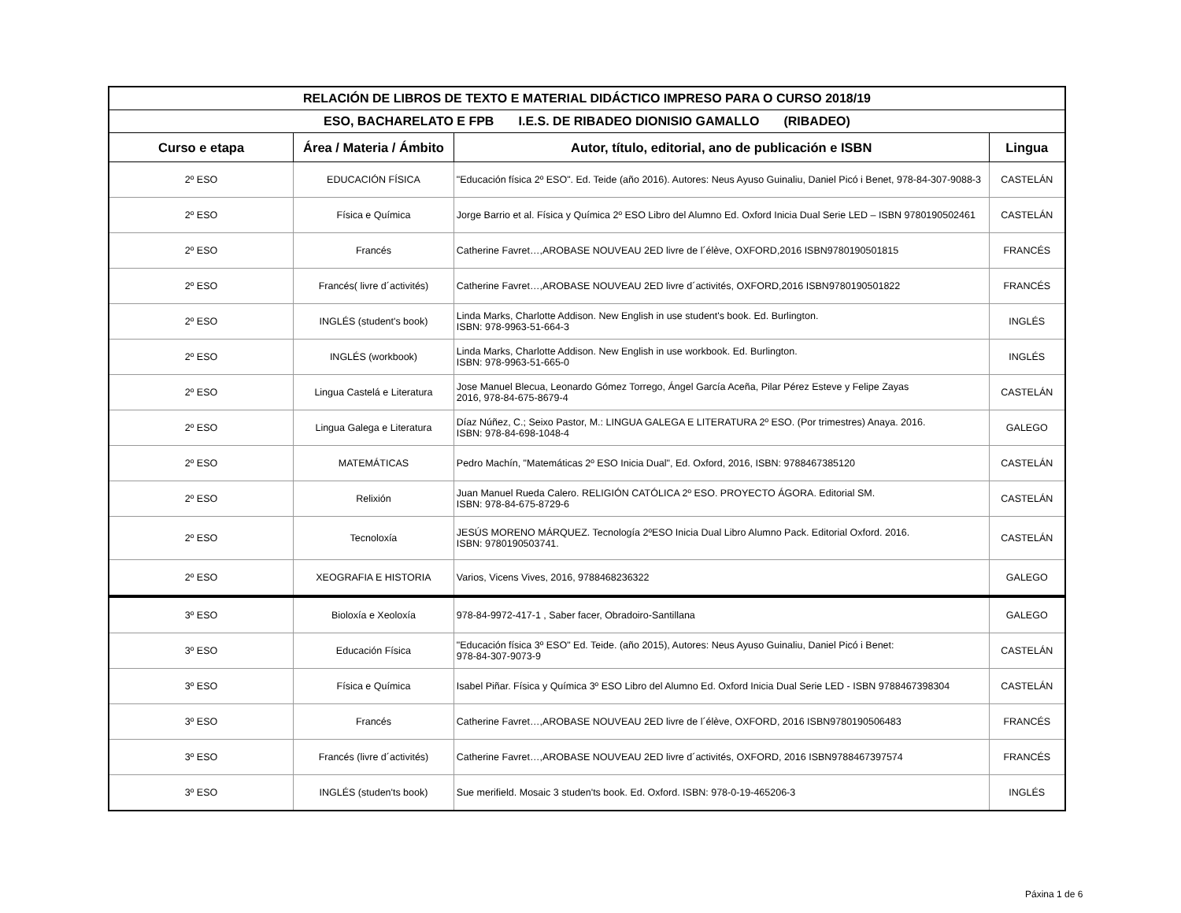| RELACIÓN DE LIBROS DE TEXTO E MATERIAL DIDÁCTICO IMPRESO PARA O CURSO 2018/19 | | | |
| --- | --- | --- | --- |
| ESO, BACHARELATO E FPB I.E.S. DE RIBADEO DIONISIO GAMALLO (RIBADEO) | | | |
| Curso e etapa | Área / Materia / Ámbito | Autor, título, editorial, ano de publicación e ISBN | Lingua |
| 2º ESO | EDUCACIÓN FÍSICA | "Educación física 2º ESO". Ed. Teide (año 2016). Autores: Neus Ayuso Guinaliu, Daniel Picó i Benet, 978-84-307-9088-3 | CASTELÁN |
| 2º ESO | Física e Química | Jorge Barrio et al. Física y Química 2º ESO Libro del Alumno Ed. Oxford Inicia Dual Serie LED – ISBN 9780190502461 | CASTELÁN |
| 2º ESO | Francés | Catherine Favret…,AROBASE NOUVEAU 2ED livre de l´élève, OXFORD,2016 ISBN9780190501815 | FRANCÉS |
| 2º ESO | Francés( livre d´activités) | Catherine Favret…,AROBASE NOUVEAU 2ED livre d´activités, OXFORD,2016 ISBN9780190501822 | FRANCÉS |
| 2º ESO | INGLÉS (student's book) | Linda Marks, Charlotte Addison. New English in use student's book. Ed. Burlington. ISBN: 978-9963-51-664-3 | INGLÉS |
| 2º ESO | INGLÉS (workbook) | Linda Marks, Charlotte Addison. New English in use workbook. Ed. Burlington. ISBN: 978-9963-51-665-0 | INGLÉS |
| 2º ESO | Lingua Castelá e Literatura | Jose Manuel Blecua, Leonardo Gómez Torrego, Ángel García Aceña, Pilar Pérez Esteve y Felipe Zayas 2016, 978-84-675-8679-4 | CASTELÁN |
| 2º ESO | Lingua Galega e Literatura | Díaz Núñez, C.; Seixo Pastor, M.: LINGUA GALEGA E LITERATURA 2º ESO. (Por trimestres) Anaya. 2016. ISBN: 978-84-698-1048-4 | GALEGO |
| 2º ESO | MATEMÁTICAS | Pedro Machín, "Matemáticas 2º ESO Inicia Dual", Ed. Oxford, 2016, ISBN: 9788467385120 | CASTELÁN |
| 2º ESO | Relixión | Juan Manuel Rueda Calero. RELIGIÓN CATÓLICA 2º ESO. PROYECTO ÁGORA. Editorial SM. ISBN: 978-84-675-8729-6 | CASTELÁN |
| 2º ESO | Tecnoloxía | JESÚS MORENO MÁRQUEZ. Tecnología 2ºESO Inicia Dual Libro Alumno Pack. Editorial Oxford. 2016. ISBN: 9780190503741. | CASTELÁN |
| 2º ESO | XEOGRAFIA E HISTORIA | Varios, Vicens Vives, 2016, 9788468236322 | GALEGO |
| 3º ESO | Bioloxía e Xeoloxía | 978-84-9972-417-1 , Saber facer, Obradoiro-Santillana | GALEGO |
| 3º ESO | Educación Física | "Educación física 3º ESO" Ed. Teide. (año 2015), Autores: Neus Ayuso Guinaliu, Daniel Picó i Benet: 978-84-307-9073-9 | CASTELÁN |
| 3º ESO | Física e Química | Isabel Piñar. Física y Química 3º ESO Libro del Alumno Ed. Oxford Inicia Dual Serie LED - ISBN 9788467398304 | CASTELÁN |
| 3º ESO | Francés | Catherine Favret…,AROBASE NOUVEAU 2ED livre de l´élève, OXFORD, 2016 ISBN9780190506483 | FRANCÉS |
| 3º ESO | Francés (livre d´activités) | Catherine Favret…,AROBASE NOUVEAU 2ED livre d´activités, OXFORD, 2016 ISBN9788467397574 | FRANCÉS |
| 3º ESO | INGLÉS (studen'ts book) | Sue merifield. Mosaic 3 studen'ts book. Ed. Oxford. ISBN: 978-0-19-465206-3 | INGLÉS |
Páxina 1 de 6